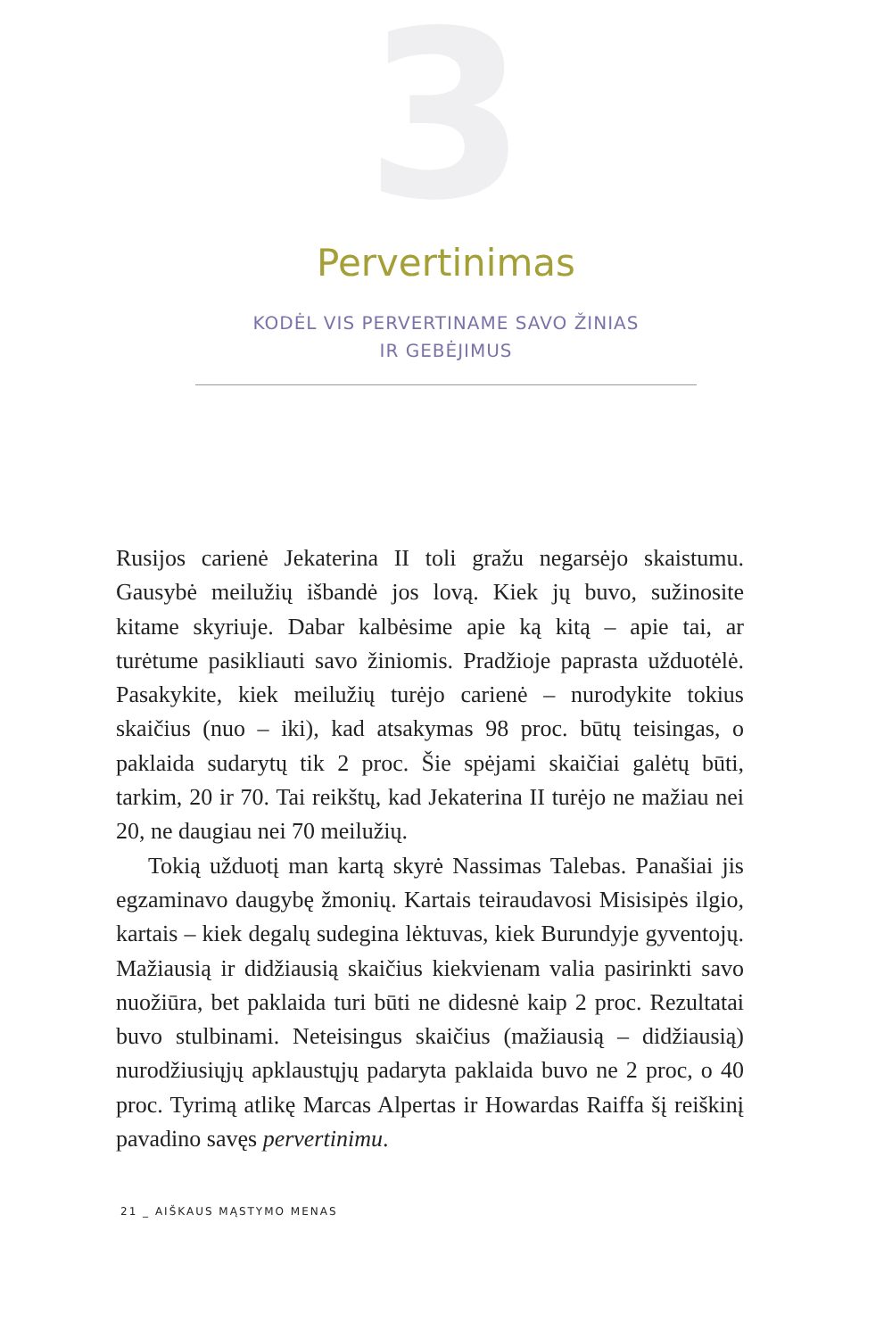3
Pervertinimas
KODĖL VIS PERVERTINAME SAVO ŽINIAS
IR GEBĖJIMUS
Rusijos carienė Jekaterina II toli gražu negarsėjo skaistumu. Gausybė meilužių išbandė jos lovą. Kiek jų buvo, sužinosite kitame skyriuje. Dabar kalbėsime apie ką kitą – apie tai, ar turėtume pasikliauti savo žiniomis. Pradžioje paprasta užduotėlė. Pasakykite, kiek meilužių turėjo carienė – nurodykite tokius skaičius (nuo – iki), kad atsakymas 98 proc. būtų teisingas, o paklaida sudarytų tik 2 proc. Šie spėjami skaičiai galėtų būti, tarkim, 20 ir 70. Tai reikštų, kad Jekaterina II turėjo ne mažiau nei 20, ne daugiau nei 70 meilužių.
Tokią užduotį man kartą skyrė Nassimas Talebas. Panašiai jis egzaminavo daugybę žmonių. Kartais teiraudavosi Misisipės ilgio, kartais – kiek degalų sudegina lėktuvas, kiek Burundyje gyventojų. Mažiausią ir didžiausią skaičius kiekvienam valia pasirinkti savo nuožiūra, bet paklaida turi būti ne didesnė kaip 2 proc. Rezultatai buvo stulbinami. Neteisingus skaičius (mažiausią – didžiausią) nurodžiusiųjų apklaustųjų padaryta paklaida buvo ne 2 proc, o 40 proc. Tyrimą atlikę Marcas Alpertas ir Howardas Raiffa šį reiškinį pavadino savęs pervertinimu.
21 _ AIŠKAUS MĄSTYMO MENAS